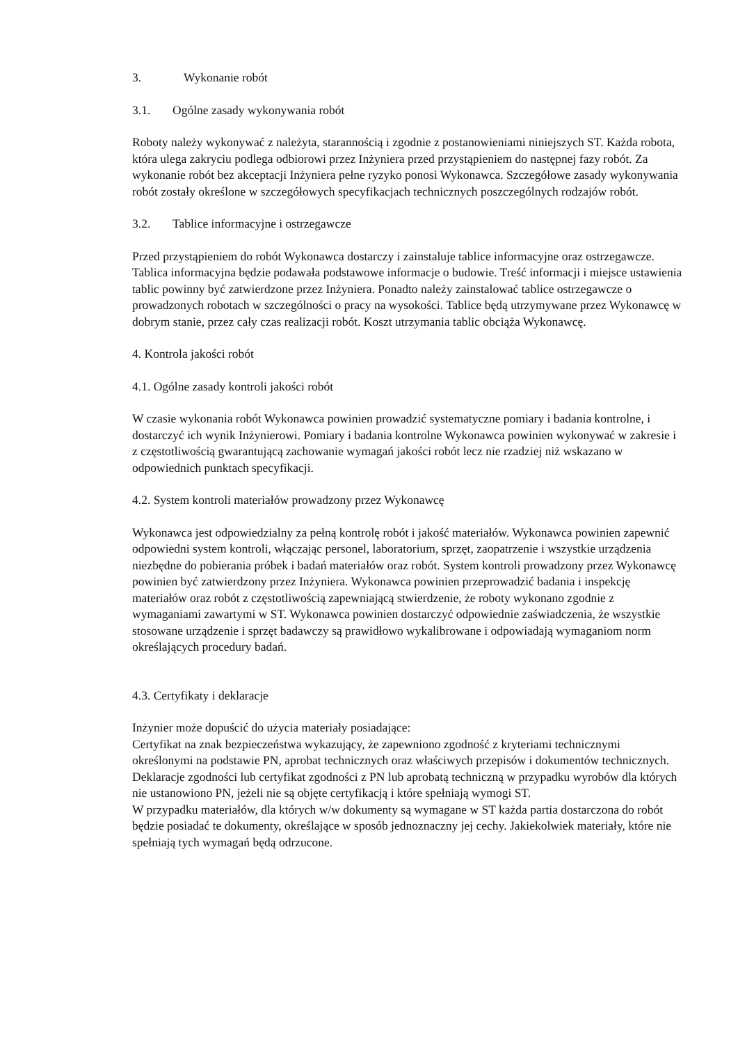3. Wykonanie robót
3.1. Ogólne zasady wykonywania robót
Roboty należy wykonywać z należyta, starannością i zgodnie z postanowieniami niniejszych ST. Każda robota, która ulega zakryciu podlega odbiorowi przez Inżyniera przed przystąpieniem do następnej fazy robót. Za wykonanie robót bez akceptacji Inżyniera pełne ryzyko ponosi Wykonawca. Szczegółowe zasady wykonywania robót zostały określone w szczegółowych specyfikacjach technicznych poszczególnych rodzajów robót.
3.2. Tablice informacyjne i ostrzegawcze
Przed przystąpieniem do robót Wykonawca dostarczy i zainstaluje tablice informacyjne oraz ostrzegawcze. Tablica informacyjna będzie podawała podstawowe informacje o budowie. Treść informacji i miejsce ustawienia tablic powinny być zatwierdzone przez Inżyniera. Ponadto należy zainstalować tablice ostrzegawcze o prowadzonych robotach w szczególności o pracy na wysokości. Tablice będą utrzymywane przez Wykonawcę w dobrym stanie, przez cały czas realizacji robót. Koszt utrzymania tablic obciąża Wykonawcę.
4. Kontrola jakości robót
4.1. Ogólne zasady kontroli jakości robót
W czasie wykonania robót Wykonawca powinien prowadzić systematyczne pomiary i badania kontrolne, i dostarczyć ich wynik Inżynierowi. Pomiary i badania kontrolne Wykonawca powinien wykonywać w zakresie i z częstotliwością gwarantującą zachowanie wymagań jakości robót lecz nie rzadziej niż wskazano w odpowiednich punktach specyfikacji.
4.2. System kontroli materiałów prowadzony przez Wykonawcę
Wykonawca jest odpowiedzialny za pełną kontrolę robót i jakość materiałów. Wykonawca powinien zapewnić odpowiedni system kontroli, włączając personel, laboratorium, sprzęt, zaopatrzenie i wszystkie urządzenia niezbędne do pobierania próbek i badań materiałów oraz robót. System kontroli prowadzony przez Wykonawcę powinien być zatwierdzony przez Inżyniera. Wykonawca powinien przeprowadzić badania i inspekcję materiałów oraz robót z częstotliwością zapewniającą stwierdzenie, że roboty wykonano zgodnie z wymaganiami zawartymi w ST. Wykonawca powinien dostarczyć odpowiednie zaświadczenia, że wszystkie stosowane urządzenie i sprzęt badawczy są prawidłowo wykalibrowane i odpowiadają wymaganiom norm określających procedury badań.
4.3. Certyfikaty i deklaracje
Inżynier może dopuścić do użycia materiały posiadające:
Certyfikat na znak bezpieczeństwa wykazujący, że zapewniono zgodność z kryteriami technicznymi określonymi na podstawie PN, aprobat technicznych oraz właściwych przepisów i dokumentów technicznych.
Deklaracje zgodności lub certyfikat zgodności z PN lub aprobatą techniczną w przypadku wyrobów dla których nie ustanowiono PN, jeżeli nie są objęte certyfikacją i które spełniają wymogi ST.
W przypadku materiałów, dla których w/w dokumenty są wymagane w ST każda partia dostarczona do robót będzie posiadać te dokumenty, określające w sposób jednoznaczny jej cechy. Jakiekolwiek materiały, które nie spełniają tych wymagań będą odrzucone.